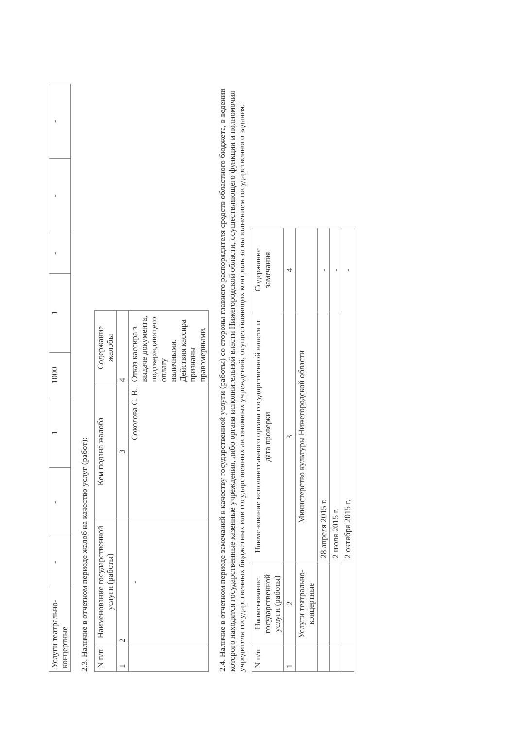| Услуги театрально-концертные | - | - | 1 | 1000 | 1 | - | - | - |
2.3. Наличие в отчетном периоде жалоб на качество услуг (работ):
| N п/п | Наименование государственной услуги (работы) | Кем подана жалоба | Содержание жалобы |
| --- | --- | --- | --- |
| 1 | 2 | 3 | 4 |
| | - | Соколова С. В. | Отказ кассира в выдаче документа, подтверждающего оплату наличными. Действия кассира признаны правомерными. |
2.4. Наличие в отчетном периоде замечаний к качеству государственной услуги (работы) со стороны главного распорядителя средств областного бюджета, в ведении которого находятся государственные казенные учреждения, либо органа исполнительной власти Нижегородской области, осуществляющего функции и полномочия учредителя государственных бюджетных или государственных автономных учреждений, осуществляющих контроль за выполнением государственного задания:
| N п/п | Наименование государственной услуги (работы) | Наименование исполнительного органа государственной власти и дата проверки | Содержание замечания |
| --- | --- | --- | --- |
| 1 | 2 | 3 | 4 |
| | Услуги театрально-концертные | Министерство культуры Нижегородской области | |
| | | 28 апреля 2015 г. | - |
| | | 2 июля 2015 г. | - |
| | | 2 октября 2015 г. | - |